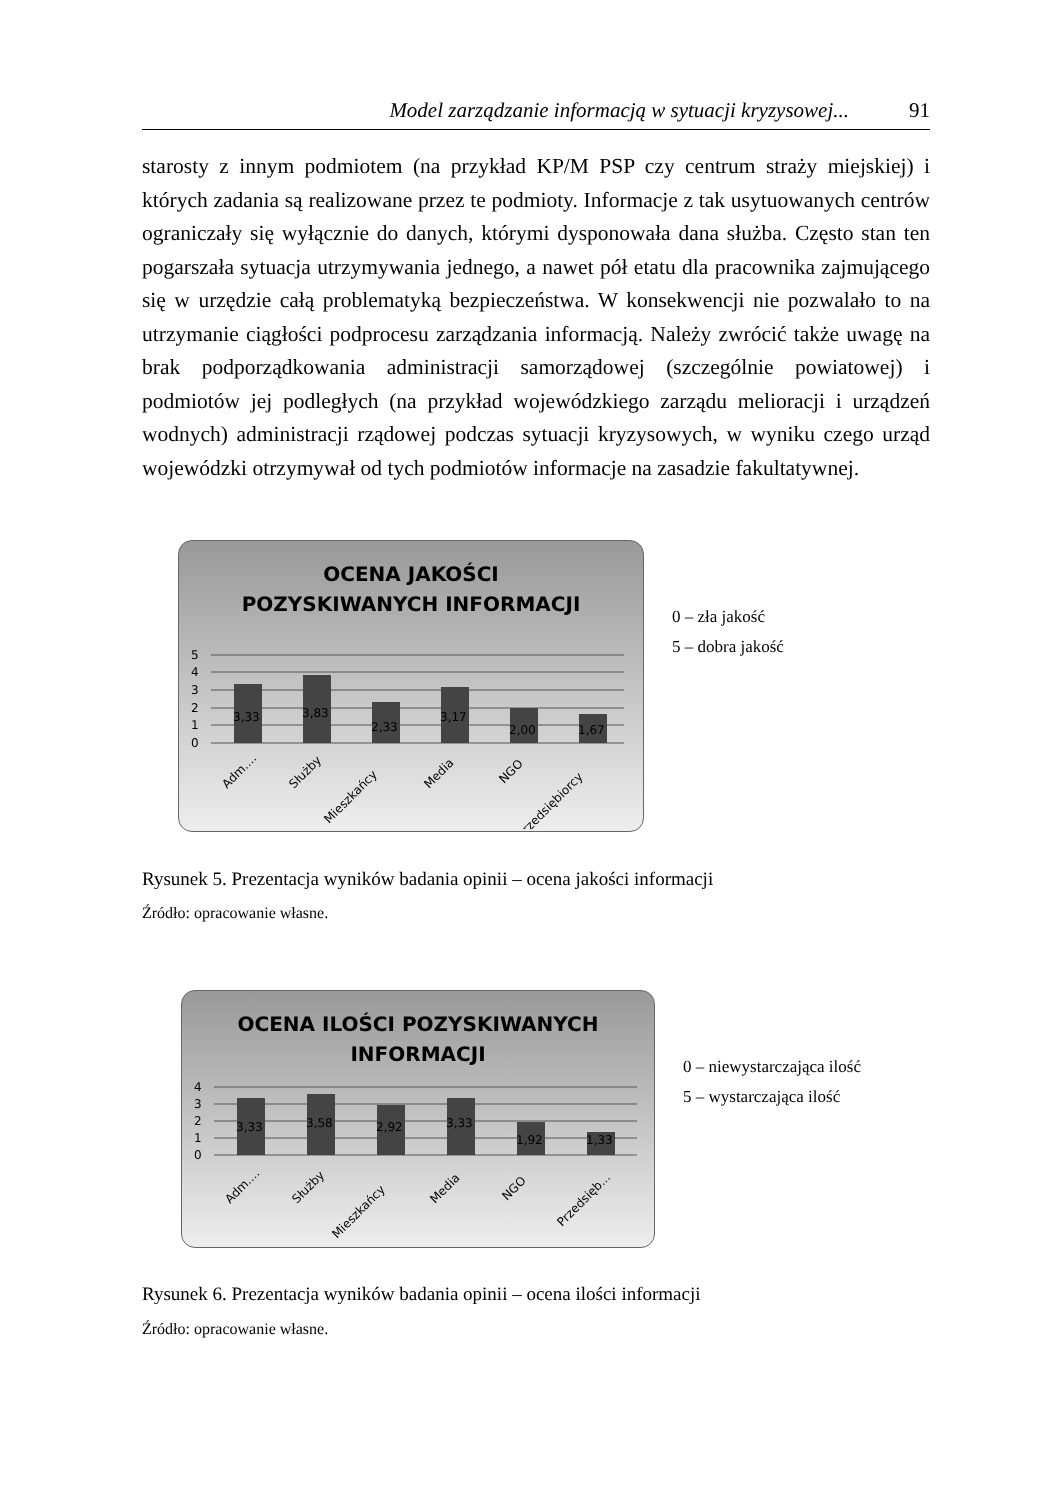Model zarządzanie informacją w sytuacji kryzysowej... 91
starosty z innym podmiotem (na przykład KP/M PSP czy centrum straży miejskiej) i których zadania są realizowane przez te podmioty. Informacje z tak usytuowanych centrów ograniczały się wyłącznie do danych, którymi dysponowała dana służba. Często stan ten pogarszała sytuacja utrzymywania jednego, a nawet pół etatu dla pracownika zajmującego się w urzędzie całą problematyką bezpieczeństwa. W konsekwencji nie pozwalało to na utrzymanie ciągłości podprocesu zarządzania informacją. Należy zwrócić także uwagę na brak podporządkowania administracji samorządowej (szczególnie powiatowej) i podmiotów jej podległych (na przykład wojewódzkiego zarządu melioracji i urządzeń wodnych) administracji rządowej podczas sytuacji kryzysowych, w wyniku czego urząd wojewódzki otrzymywał od tych podmiotów informacje na zasadzie fakultatywnej.
OCENA JAKOŚCI
POZYSKIWANYCH INFORMACJI
5
4
3
2
1
0
3,33
3,83
2,33
3,17
2,00
1,67
Adm....
Służby
Mieszkańcy
Media
NGO
Przedsiębiorcy
0 – zła jakość
5 – dobra jakość
Rysunek 5. Prezentacja wyników badania opinii – ocena jakości informacji
Źródło: opracowanie własne.
OCENA ILOŚCI POZYSKIWANYCH
INFORMACJI
4
3
2
1
0
3,33
3,58
2,92
3,33
1,92
1,33
Adm....
Służby
Mieszkańcy
Media
NGO
Przedsięb...
0 – niewystarczająca ilość
5 – wystarczająca ilość
Rysunek 6. Prezentacja wyników badania opinii – ocena ilości informacji
Źródło: opracowanie własne.